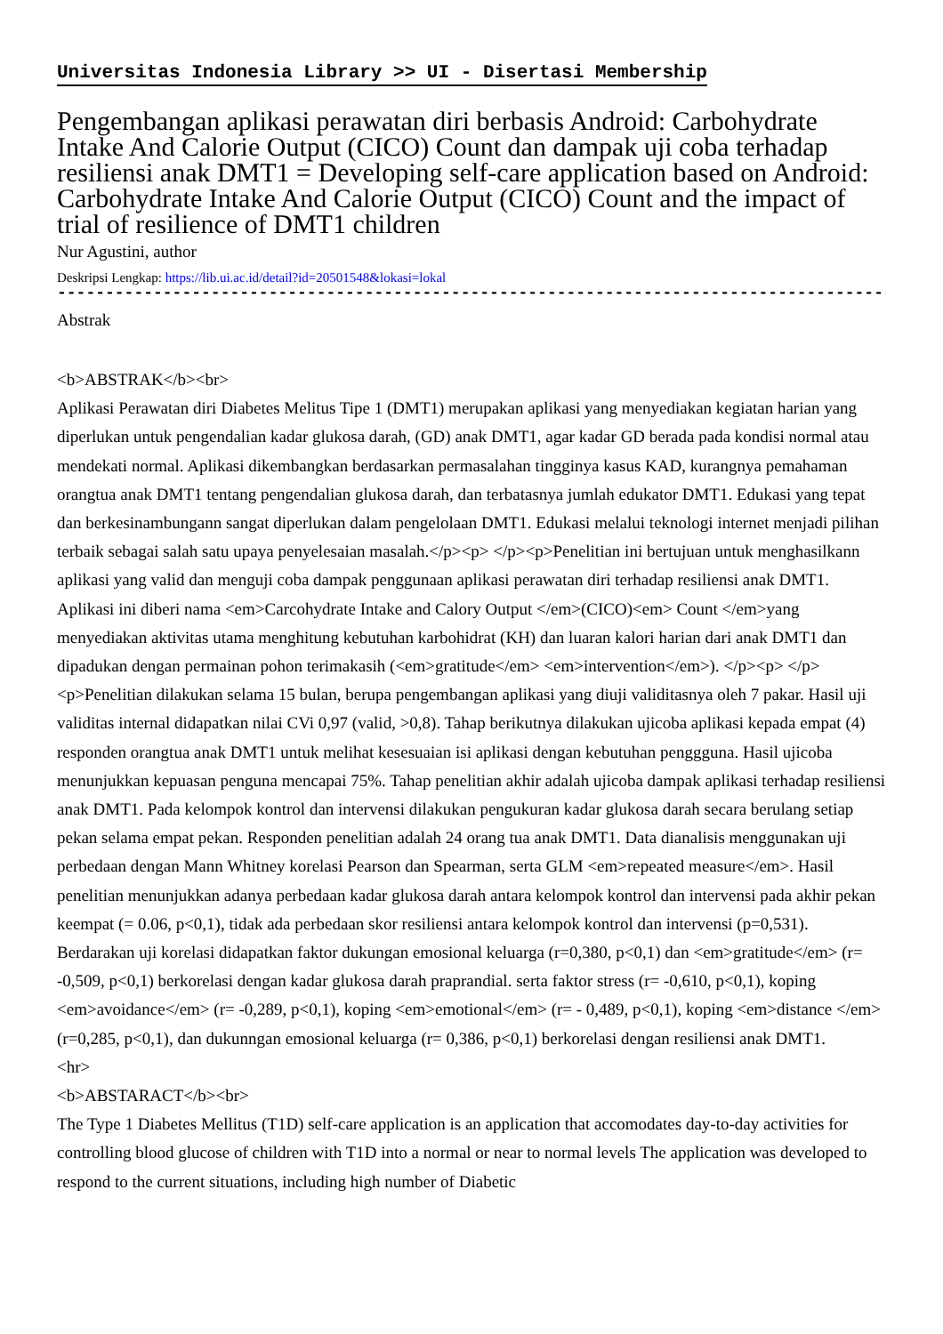Universitas Indonesia Library >> UI - Disertasi Membership
Pengembangan aplikasi perawatan diri berbasis Android: Carbohydrate Intake And Calorie Output (CICO) Count dan dampak uji coba terhadap resiliensi anak DMT1 = Developing self-care application based on Android: Carbohydrate Intake And Calorie Output (CICO) Count and the impact of trial of resilience of DMT1 children
Nur Agustini, author
Deskripsi Lengkap: https://lib.ui.ac.id/detail?id=20501548&lokasi=lokal
------------------------------------------------------------------------------------------
Abstrak
<b>ABSTRAK</b><br>
Aplikasi Perawatan diri Diabetes Melitus Tipe 1 (DMT1) merupakan aplikasi yang menyediakan kegiatan harian yang diperlukan untuk pengendalian kadar glukosa darah, (GD) anak DMT1, agar kadar GD berada pada kondisi normal atau mendekati normal. Aplikasi dikembangkan berdasarkan permasalahan tingginya kasus KAD, kurangnya pemahaman orangtua anak DMT1 tentang pengendalian glukosa darah, dan terbatasnya jumlah edukator DMT1. Edukasi yang tepat dan berkesinambungann sangat diperlukan dalam pengelolaan DMT1. Edukasi melalui teknologi internet menjadi pilihan terbaik sebagai salah satu upaya penyelesaian masalah.</p><p> </p><p>Penelitian ini bertujuan untuk menghasilkann aplikasi yang valid dan menguji coba dampak penggunaan aplikasi perawatan diri terhadap resiliensi anak DMT1. Aplikasi ini diberi nama <em>Carcohydrate Intake and Calory Output </em>(CICO)<em> Count </em>yang menyediakan aktivitas utama menghitung kebutuhan karbohidrat (KH) dan luaran kalori harian dari anak DMT1 dan dipadukan dengan permainan pohon terimakasih (<em>gratitude</em> <em>intervention</em>). </p><p> </p><p>Penelitian dilakukan selama 15 bulan, berupa pengembangan aplikasi yang diuji validitasnya oleh 7 pakar. Hasil uji validitas internal didapatkan nilai CVi 0,97 (valid, >0,8). Tahap berikutnya dilakukan ujicoba aplikasi kepada empat (4) responden orangtua anak DMT1 untuk melihat kesesuaian isi aplikasi dengan kebutuhan penggguna. Hasil ujicoba menunjukkan kepuasan penguna mencapai 75%. Tahap penelitian akhir adalah ujicoba dampak aplikasi terhadap resiliensi anak DMT1. Pada kelompok kontrol dan intervensi dilakukan pengukuran kadar glukosa darah secara berulang setiap pekan selama empat pekan. Responden penelitian adalah 24 orang tua anak DMT1. Data dianalisis menggunakan uji perbedaan dengan Mann Whitney korelasi Pearson dan Spearman, serta GLM <em>repeated measure</em>. Hasil penelitian menunjukkan adanya perbedaan kadar glukosa darah antara kelompok kontrol dan intervensi pada akhir pekan keempat (= 0.06, p<0,1), tidak ada perbedaan skor resiliensi antara kelompok kontrol dan intervensi (p=0,531). Berdarakan uji korelasi didapatkan faktor dukungan emosional keluarga (r=0,380, p<0,1) dan <em>gratitude</em> (r= -0,509, p<0,1) berkorelasi dengan kadar glukosa darah praprandial. serta faktor stress (r= -0,610, p<0,1), koping <em>avoidance</em> (r= -0,289, p<0,1), koping <em>emotional</em> (r= - 0,489, p<0,1), koping <em>distance </em>(r=0,285, p<0,1), dan dukunngan emosional keluarga (r= 0,386, p<0,1) berkorelasi dengan resiliensi anak DMT1.
<hr>
<b>ABSTARACT</b><br>
The Type 1 Diabetes Mellitus (T1D) self-care application is an application that accomodates day-to-day activities for controlling blood glucose of children with T1D into a normal or near to normal levels The application was developed to respond to the current situations, including high number of Diabetic